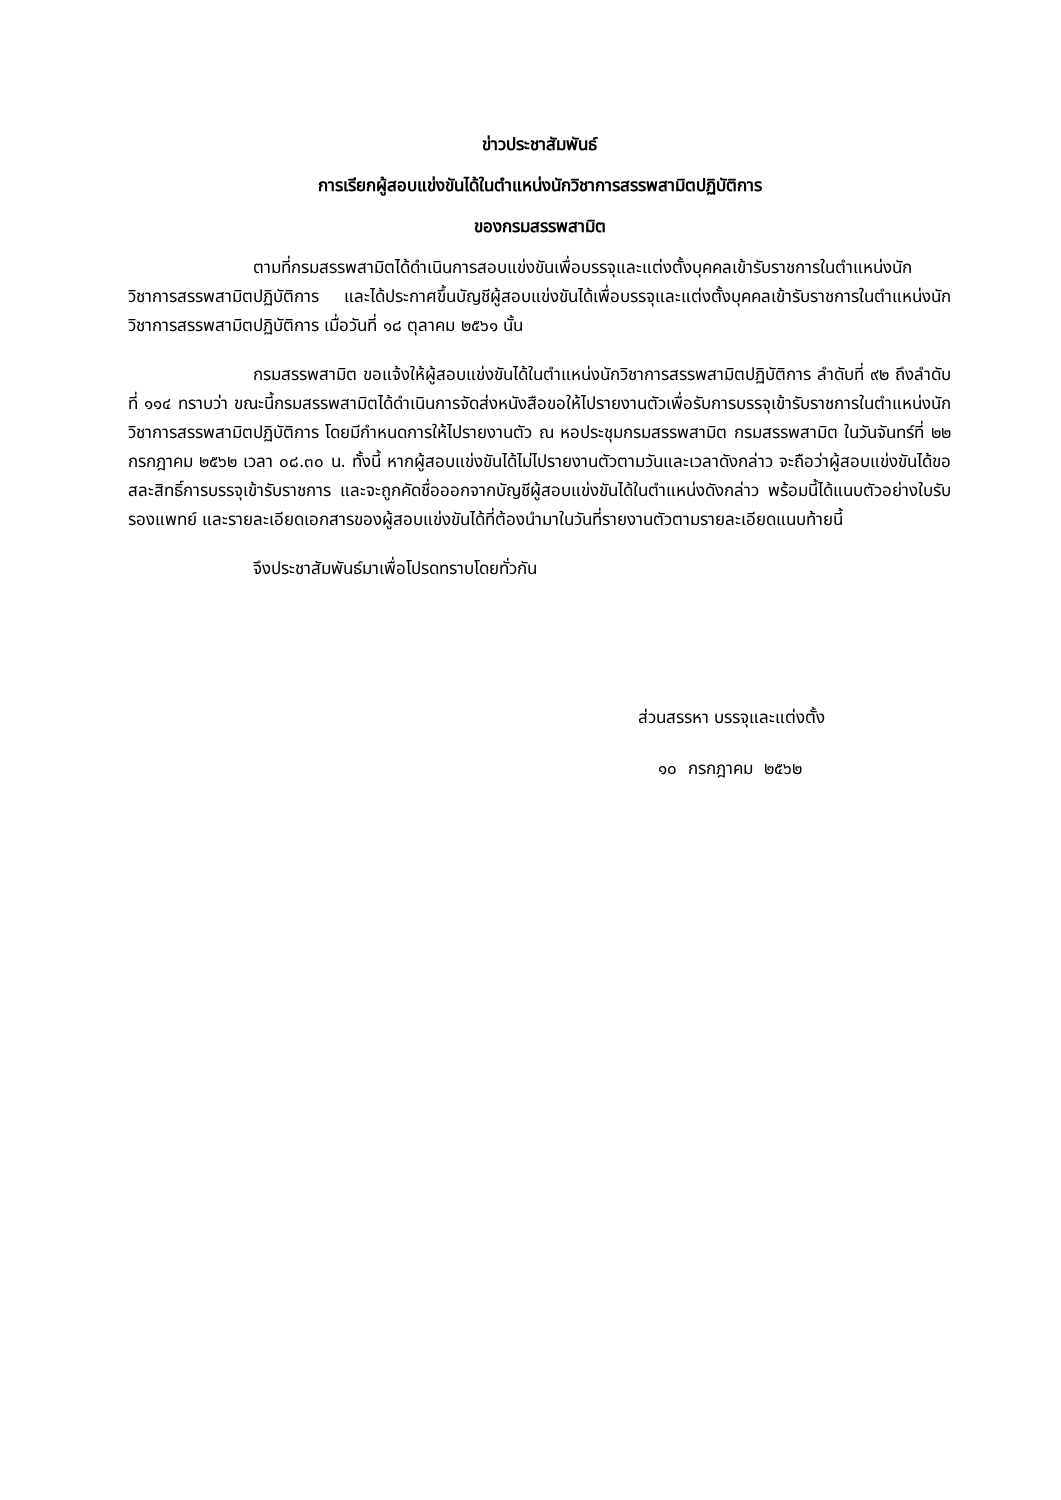ข่าวประชาสัมพันธ์
การเรียกผู้สอบแข่งขันได้ในตำแหน่งนักวิชาการสรรพสามิตปฏิบัติการ
ของกรมสรรพสามิต
ตามที่กรมสรรพสามิตได้ดำเนินการสอบแข่งขันเพื่อบรรจุและแต่งตั้งบุคคลเข้ารับราชการในตำแหน่งนักวิชาการสรรพสามิตปฏิบัติการ และได้ประกาศขึ้นบัญชีผู้สอบแข่งขันได้เพื่อบรรจุและแต่งตั้งบุคคลเข้ารับราชการในตำแหน่งนักวิชาการสรรพสามิตปฏิบัติการ เมื่อวันที่ ๑๘ ตุลาคม ๒๕๖๑ นั้น
กรมสรรพสามิต ขอแจ้งให้ผู้สอบแข่งขันได้ในตำแหน่งนักวิชาการสรรพสามิตปฏิบัติการ ลำดับที่ ๙๒ ถึงลำดับที่ ๑๑๔ ทราบว่า ขณะนี้กรมสรรพสามิตได้ดำเนินการจัดส่งหนังสือขอให้ไปรายงานตัวเพื่อรับการบรรจุเข้ารับราชการในตำแหน่งนักวิชาการสรรพสามิตปฏิบัติการ โดยมีกำหนดการให้ไปรายงานตัว ณ หอประชุมกรมสรรพสามิต กรมสรรพสามิต ในวันจันทร์ที่ ๒๒ กรกฎาคม ๒๕๖๒ เวลา ๐๘.๓๐ น. ทั้งนี้ หากผู้สอบแข่งขันได้ไม่ไปรายงานตัวตามวันและเวลาดังกล่าว จะถือว่าผู้สอบแข่งขันได้ขอสละสิทธิ์การบรรจุเข้ารับราชการ และจะถูกคัดชื่อออกจากบัญชีผู้สอบแข่งขันได้ในตำแหน่งดังกล่าว พร้อมนี้ได้แนบตัวอย่างใบรับรองแพทย์ และรายละเอียดเอกสารของผู้สอบแข่งขันได้ที่ต้องนำมาในวันที่รายงานตัวตามรายละเอียดแนบท้ายนี้
จึงประชาสัมพันธ์มาเพื่อโปรดทราบโดยทั่วกัน
ส่วนสรรหา บรรจุและแต่งตั้ง
๑๐ กรกฎาคม ๒๕๖๒